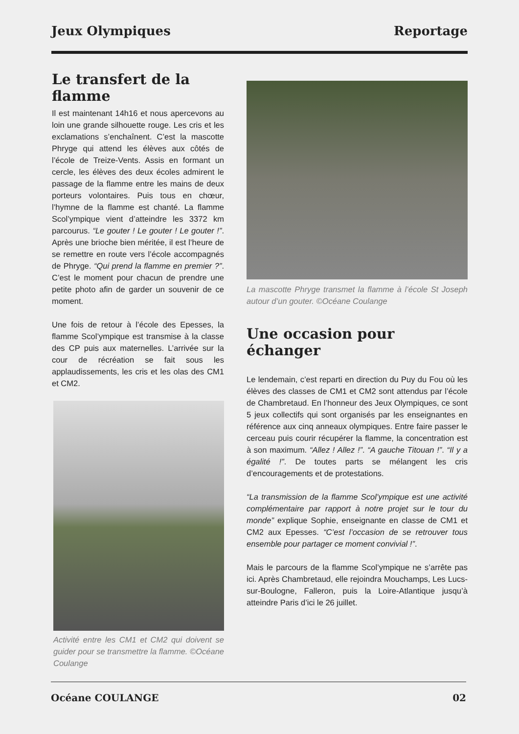Jeux Olympiques Reportage
Le transfert de la flamme
Il est maintenant 14h16 et nous apercevons au loin une grande silhouette rouge. Les cris et les exclamations s’enchaînent. C’est la mascotte Phryge qui attend les élèves aux côtés de l’école de Treize-Vents. Assis en formant un cercle, les élèves des deux écoles admirent le passage de la flamme entre les mains de deux porteurs volontaires. Puis tous en chœur, l’hymne de la flamme est chanté. La flamme Scol’ympique vient d’atteindre les 3372 km parcourus. “Le gouter ! Le gouter ! Le gouter !”. Après une brioche bien méritée, il est l’heure de se remettre en route vers l’école accompagnés de Phryge. “Qui prend la flamme en premier ?”. C’est le moment pour chacun de prendre une petite photo afin de garder un souvenir de ce moment.
Une fois de retour à l’école des Epesses, la flamme Scol’ympique est transmise à la classe des CP puis aux maternelles. L’arrivée sur la cour de récréation se fait sous les applaudissements, les cris et les olas des CM1 et CM2.
Activité entre les CM1 et CM2 qui doivent se guider pour se transmettre la flamme. ©Océane Coulange
La mascotte Phryge transmet la flamme à l’école St Joseph autour d’un gouter. ©Océane Coulange
Une occasion pour échanger
Le lendemain, c’est reparti en direction du Puy du Fou où les élèves des classes de CM1 et CM2 sont attendus par l’école de Chambretaud. En l’honneur des Jeux Olympiques, ce sont 5 jeux collectifs qui sont organisés par les enseignantes en référence aux cinq anneaux olympiques. Entre faire passer le cerceau puis courir récupérer la flamme, la concentration est à son maximum. “Allez ! Allez !”. “A gauche Titouan !”. “Il y a égalité !”. De toutes parts se mélangent les cris d’encouragements et de protestations.
“La transmission de la flamme Scol’ympique est une activité complémentaire par rapport à notre projet sur le tour du monde” explique Sophie, enseignante en classe de CM1 et CM2 aux Epesses. “C’est l’occasion de se retrouver tous ensemble pour partager ce moment convivial !”.
Mais le parcours de la flamme Scol’ympique ne s’arrête pas ici. Après Chambretaud, elle rejoindra Mouchamps, Les Lucs-sur-Boulogne, Falleron, puis la Loire-Atlantique jusqu’à atteindre Paris d’ici le 26 juillet.
Océane COULANGE 02